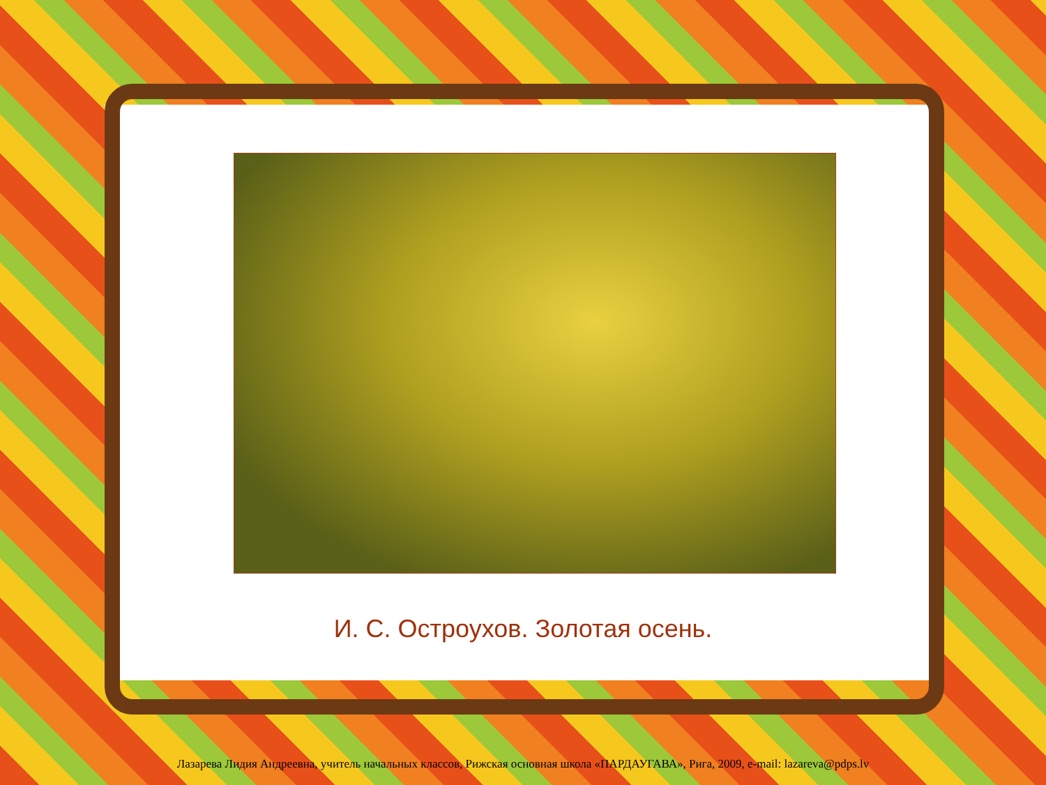И. С. Остроухов. Золотая осень.
Лазарева Лидия Андреевна, учитель начальных классов, Рижская основная школа «ПАРДАУГАВА», Рига, 2009, e-mail: lazareva@pdps.lv